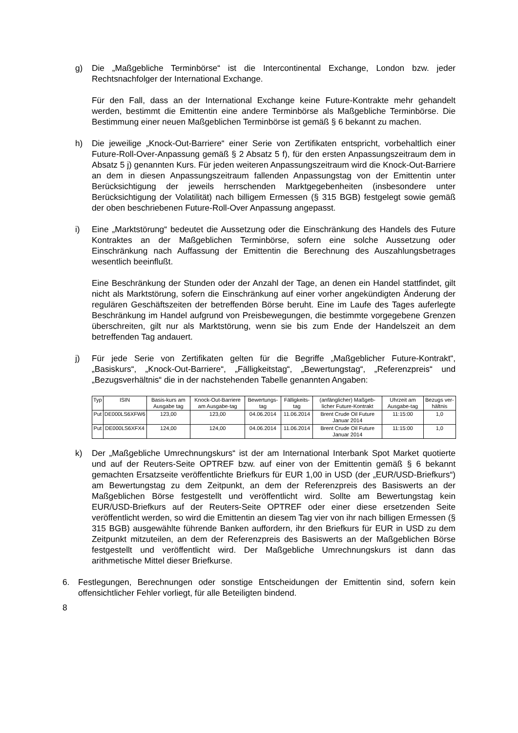g) Die „Maßgebliche Terminbörse“ ist die Intercontinental Exchange, London bzw. jeder Rechtsnachfolger der International Exchange.
Für den Fall, dass an der International Exchange keine Future-Kontrakte mehr gehandelt werden, bestimmt die Emittentin eine andere Terminbörse als Maßgebliche Terminbörse. Die Bestimmung einer neuen Maßgeblichen Terminbörse ist gemäß § 6 bekannt zu machen.
h) Die jeweilige „Knock-Out-Barriere“ einer Serie von Zertifikaten entspricht, vorbehaltlich einer Future-Roll-Over-Anpassung gemäß § 2 Absatz 5 f), für den ersten Anpassungszeitraum dem in Absatz 5 j) genannten Kurs. Für jeden weiteren Anpassungszeitraum wird die Knock-Out-Barriere an dem in diesen Anpassungszeitraum fallenden Anpassungstag von der Emittentin unter Berücksichtigung der jeweils herrschenden Marktgegebenheiten (insbesondere unter Berücksichtigung der Volatilität) nach billigem Ermessen (§ 315 BGB) festgelegt sowie gemäß der oben beschriebenen Future-Roll-Over Anpassung angepasst.
i) Eine „Marktstörung“ bedeutet die Aussetzung oder die Einschränkung des Handels des Future Kontraktes an der Maßgeblichen Terminbörse, sofern eine solche Aussetzung oder Einschränkung nach Auffassung der Emittentin die Berechnung des Auszahlungsbetrages wesentlich beeinflußt.
Eine Beschränkung der Stunden oder der Anzahl der Tage, an denen ein Handel stattfindet, gilt nicht als Marktstörung, sofern die Einschränkung auf einer vorher angekündigten Änderung der regulären Geschäftszeiten der betreffenden Börse beruht. Eine im Laufe des Tages auferlegte Beschränkung im Handel aufgrund von Preisbewegungen, die bestimmte vorgegebene Grenzen überschreiten, gilt nur als Marktstörung, wenn sie bis zum Ende der Handelszeit an dem betreffenden Tag andauert.
j) Für jede Serie von Zertifikaten gelten für die Begriffe „Maßgeblicher Future-Kontrakt“, „Basiskurs“, „Knock-Out-Barriere“, „Fälligkeitstag“, „Bewertungstag“, „Referenzpreis“ und „Bezugsverhältnis“ die in der nachstehenden Tabelle genannten Angaben:
| Typ | ISIN | Basis-kurs am Ausgabe tag | Knock-Out-Barriere am Ausgabe-tag | Bewertungs-tag | Fälligkeits-tag | (anfänglicher) Maßgeb-licher Future-Kontrakt | Uhrzeit am Ausgabe-tag | Bezugs ver-hältnis |
| --- | --- | --- | --- | --- | --- | --- | --- | --- |
| Put | DE000LS6XFW6 | 123,00 | 123,00 | 04.06.2014 | 11.06.2014 | Brent Crude Oil Future Januar 2014 | 11:15:00 | 1,0 |
| Put | DE000LS6XFX4 | 124,00 | 124,00 | 04.06.2014 | 11.06.2014 | Brent Crude Oil Future Januar 2014 | 11:15:00 | 1,0 |
k) Der „Maßgebliche Umrechnungskurs“ ist der am International Interbank Spot Market quotierte und auf der Reuters-Seite OPTREF bzw. auf einer von der Emittentin gemäß § 6 bekannt gemachten Ersatzseite veröffentlichte Briefkurs für EUR 1,00 in USD (der „EUR/USD-Briefkurs“) am Bewertungstag zu dem Zeitpunkt, an dem der Referenzpreis des Basiswerts an der Maßgeblichen Börse festgestellt und veröffentlicht wird. Sollte am Bewertungstag kein EUR/USD-Briefkurs auf der Reuters-Seite OPTREF oder einer diese ersetzenden Seite veröffentlicht werden, so wird die Emittentin an diesem Tag vier von ihr nach billigen Ermessen (§ 315 BGB) ausgewählte führende Banken auffordern, ihr den Briefkurs für EUR in USD zu dem Zeitpunkt mitzuteilen, an dem der Referenzpreis des Basiswerts an der Maßgeblichen Börse festgestellt und veröffentlicht wird. Der Maßgebliche Umrechnungskurs ist dann das arithmetische Mittel dieser Briefkurse.
6. Festlegungen, Berechnungen oder sonstige Entscheidungen der Emittentin sind, sofern kein offensichtlicher Fehler vorliegt, für alle Beteiligten bindend.
8